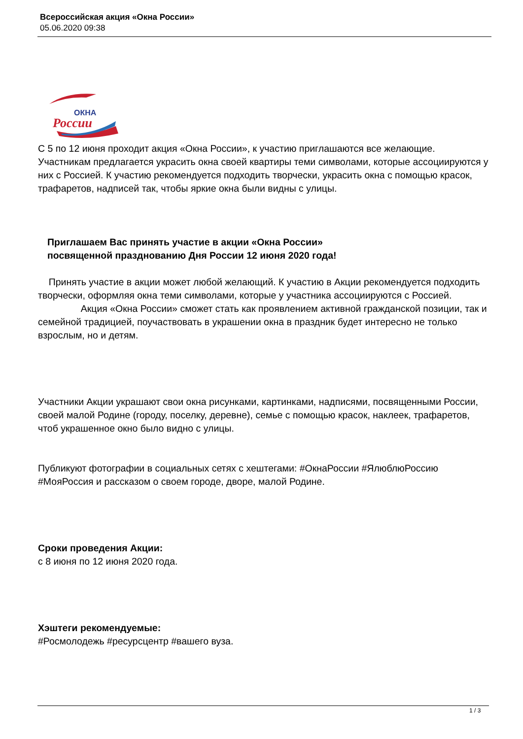Всероссийская акция «Окна России»
05.06.2020 09:38
ОКНА
России
С 5 по 12 июня проходит акция «Окна России», к участию приглашаются все желающие. Участникам предлагается украсить окна своей квартиры теми символами, которые ассоциируются у них с Россией. К участию рекомендуется подходить творчески, украсить окна с помощью красок, трафаретов, надписей так, чтобы яркие окна были видны с улицы.
Приглашаем Вас принять участие в акции «Окна России»
посвященной празднованию Дня России 12 июня 2020 года!
Принять участие в акции может любой желающий. К участию в Акции рекомендуется подходить творчески, оформляя окна теми символами, которые у участника ассоциируются с Россией. Акция «Окна России» сможет стать как проявлением активной гражданской позиции, так и семейной традицией, поучаствовать в украшении окна в праздник будет интересно не только взрослым, но и детям.
Участники Акции украшают свои окна рисунками, картинками, надписями, посвященными России, своей малой Родине (городу, поселку, деревне), семье с помощью красок, наклеек, трафаретов, чтоб украшенное окно было видно с улицы.
Публикуют фотографии в социальных сетях с хештегами: #ОкнаРоссии #ЯлюблюРоссию #МояРоссия и рассказом о своем городе, дворе, малой Родине.
Сроки проведения Акции:
с 8 июня по 12 июня 2020 года.
Хэштеги рекомендуемые:
#Росмолодежь #ресурсцентр #вашего вуза.
1 / 3